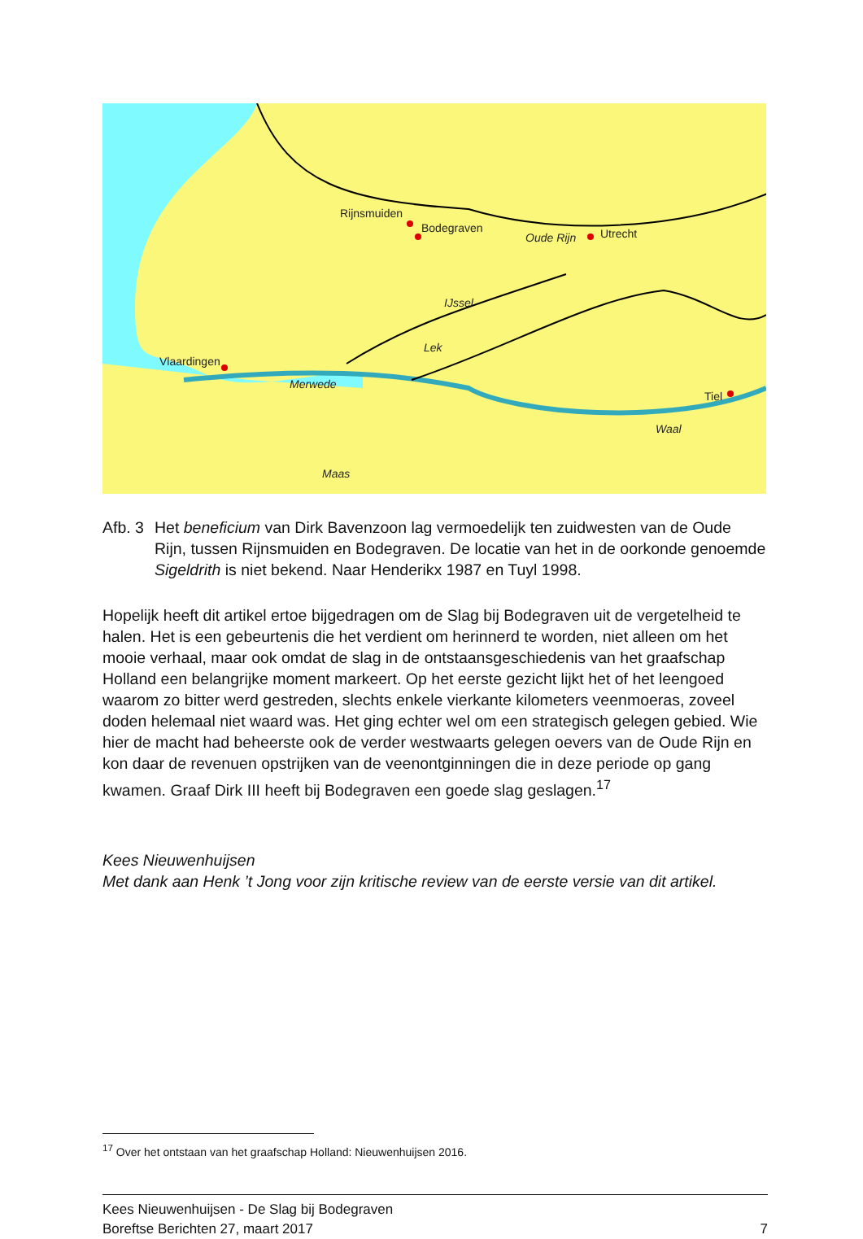Rijnsmuiden
Bodegraven
Utrecht
Oude Rijn
IJssel
Lek
Vlaardingen
Merwede
Tiel
Waal
Maas
Afb. 3
Het beneficium van Dirk Bavenzoon lag vermoedelijk ten zuidwesten van de Oude Rijn, tussen Rijnsmuiden en Bodegraven. De locatie van het in de oorkonde genoemde Sigeldrith is niet bekend. Naar Henderikx 1987 en Tuyl 1998.
Hopelijk heeft dit artikel ertoe bijgedragen om de Slag bij Bodegraven uit de vergetelheid te halen. Het is een gebeurtenis die het verdient om herinnerd te worden, niet alleen om het mooie verhaal, maar ook omdat de slag in de ontstaansgeschiedenis van het graafschap Holland een belangrijke moment markeert. Op het eerste gezicht lijkt het of het leengoed waarom zo bitter werd gestreden, slechts enkele vierkante kilometers veenmoeras, zoveel doden helemaal niet waard was. Het ging echter wel om een strategisch gelegen gebied. Wie hier de macht had beheerste ook de verder westwaarts gelegen oevers van de Oude Rijn en kon daar de revenuen opstrijken van de veenontginningen die in deze periode op gang kwamen. Graaf Dirk III heeft bij Bodegraven een goede slag geslagen.<sup>17</sup>
Kees Nieuwenhuijsen
Met dank aan Henk ’t Jong voor zijn kritische review van de eerste versie van dit artikel.
<sup>17</sup> Over het ontstaan van het graafschap Holland: Nieuwenhuijsen 2016.
Kees Nieuwenhuijsen - De Slag bij Bodegraven
Boreftse Berichten 27, maart 2017 7